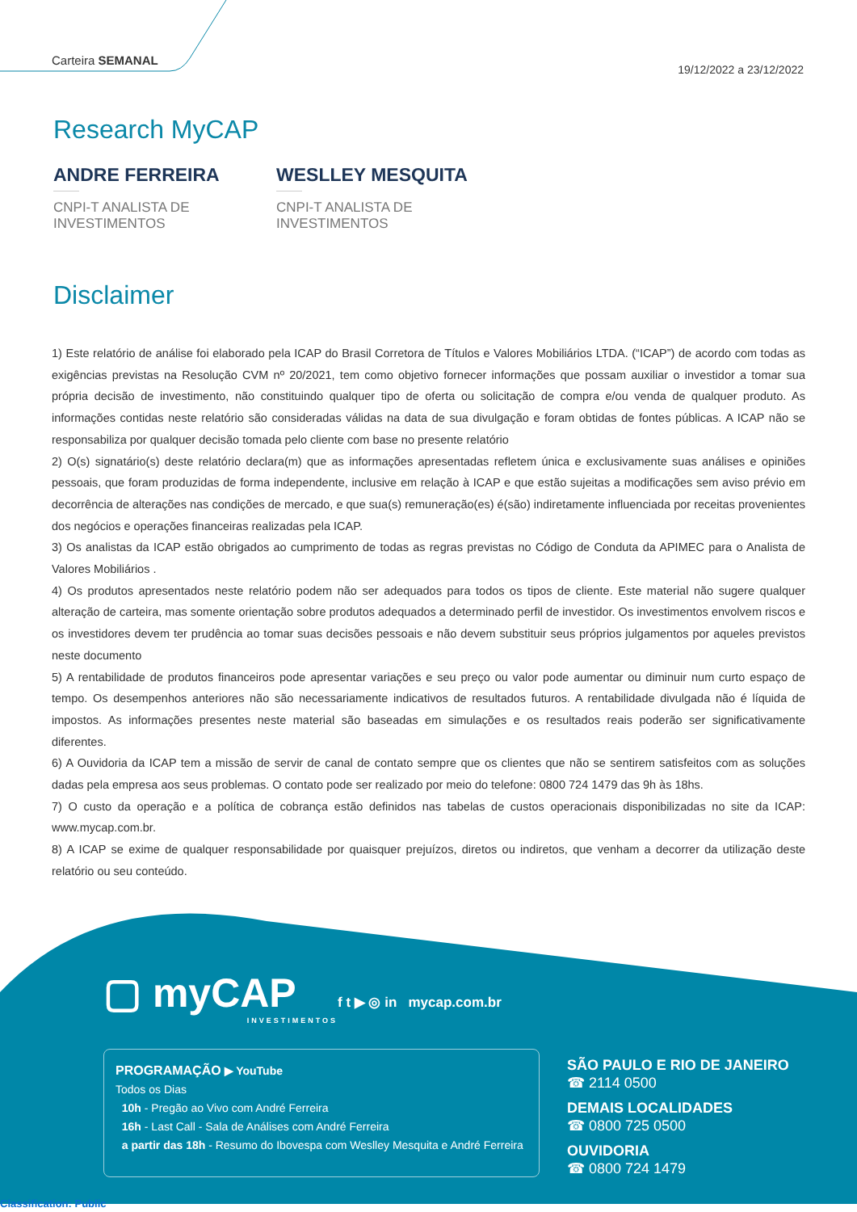Carteira SEMANAL
19/12/2022 a 23/12/2022
Research MyCAP
ANDRE FERREIRA
CNPI-T ANALISTA DE INVESTIMENTOS
WESLLEY MESQUITA
CNPI-T ANALISTA DE INVESTIMENTOS
Disclaimer
1) Este relatório de análise foi elaborado pela ICAP do Brasil Corretora de Títulos e Valores Mobiliários LTDA. (“ICAP”) de acordo com todas as exigências previstas na Resolução CVM nº 20/2021, tem como objetivo fornecer informações que possam auxiliar o investidor a tomar sua própria decisão de investimento, não constituindo qualquer tipo de oferta ou solicitação de compra e/ou venda de qualquer produto. As informações contidas neste relatório são consideradas válidas na data de sua divulgação e foram obtidas de fontes públicas. A ICAP não se responsabiliza por qualquer decisão tomada pelo cliente com base no presente relatório
2) O(s) signatário(s) deste relatório declara(m) que as informações apresentadas refletem única e exclusivamente suas análises e opiniões pessoais, que foram produzidas de forma independente, inclusive em relação à ICAP e que estão sujeitas a modificações sem aviso prévio em decorrência de alterações nas condições de mercado, e que sua(s) remuneração(es) é(são) indiretamente influenciada por receitas provenientes dos negócios e operações financeiras realizadas pela ICAP.
3) Os analistas da ICAP estão obrigados ao cumprimento de todas as regras previstas no Código de Conduta da APIMEC para o Analista de Valores Mobiliários .
4) Os produtos apresentados neste relatório podem não ser adequados para todos os tipos de cliente. Este material não sugere qualquer alteração de carteira, mas somente orientação sobre produtos adequados a determinado perfil de investidor. Os investimentos envolvem riscos e os investidores devem ter prudência ao tomar suas decisões pessoais e não devem substituir seus próprios julgamentos por aqueles previstos neste documento
5) A rentabilidade de produtos financeiros pode apresentar variações e seu preço ou valor pode aumentar ou diminuir num curto espaço de tempo. Os desempenhos anteriores não são necessariamente indicativos de resultados futuros. A rentabilidade divulgada não é líquida de impostos. As informações presentes neste material são baseadas em simulações e os resultados reais poderão ser significativamente diferentes.
6) A Ouvidoria da ICAP tem a missão de servir de canal de contato sempre que os clientes que não se sentirem satisfeitos com as soluções dadas pela empresa aos seus problemas. O contato pode ser realizado por meio do telefone: 0800 724 1479 das 9h às 18hs.
7) O custo da operação e a política de cobrança estão definidos nas tabelas de custos operacionais disponibilizadas no site da ICAP: www.mycap.com.br.
8) A ICAP se exime de qualquer responsabilidade por quaisquer prejuízos, diretos ou indiretos, que venham a decorrer da utilização deste relatório ou seu conteúdo.
▢ myCAP
INVESTIMENTOS
f t ▶ ◎ in mycap.com.br
PROGRAMAÇÃO ▶ YouTube
Todos os Dias
10h - Pregão ao Vivo com André Ferreira
16h - Last Call - Sala de Análises com André Ferreira
a partir das 18h - Resumo do Ibovespa com Weslley Mesquita e André Ferreira
SÃO PAULO E RIO DE JANEIRO
☎ 2114 0500
DEMAIS LOCALIDADES
☎ 0800 725 0500
OUVIDORIA
☎ 0800 724 1479
Classification: Public